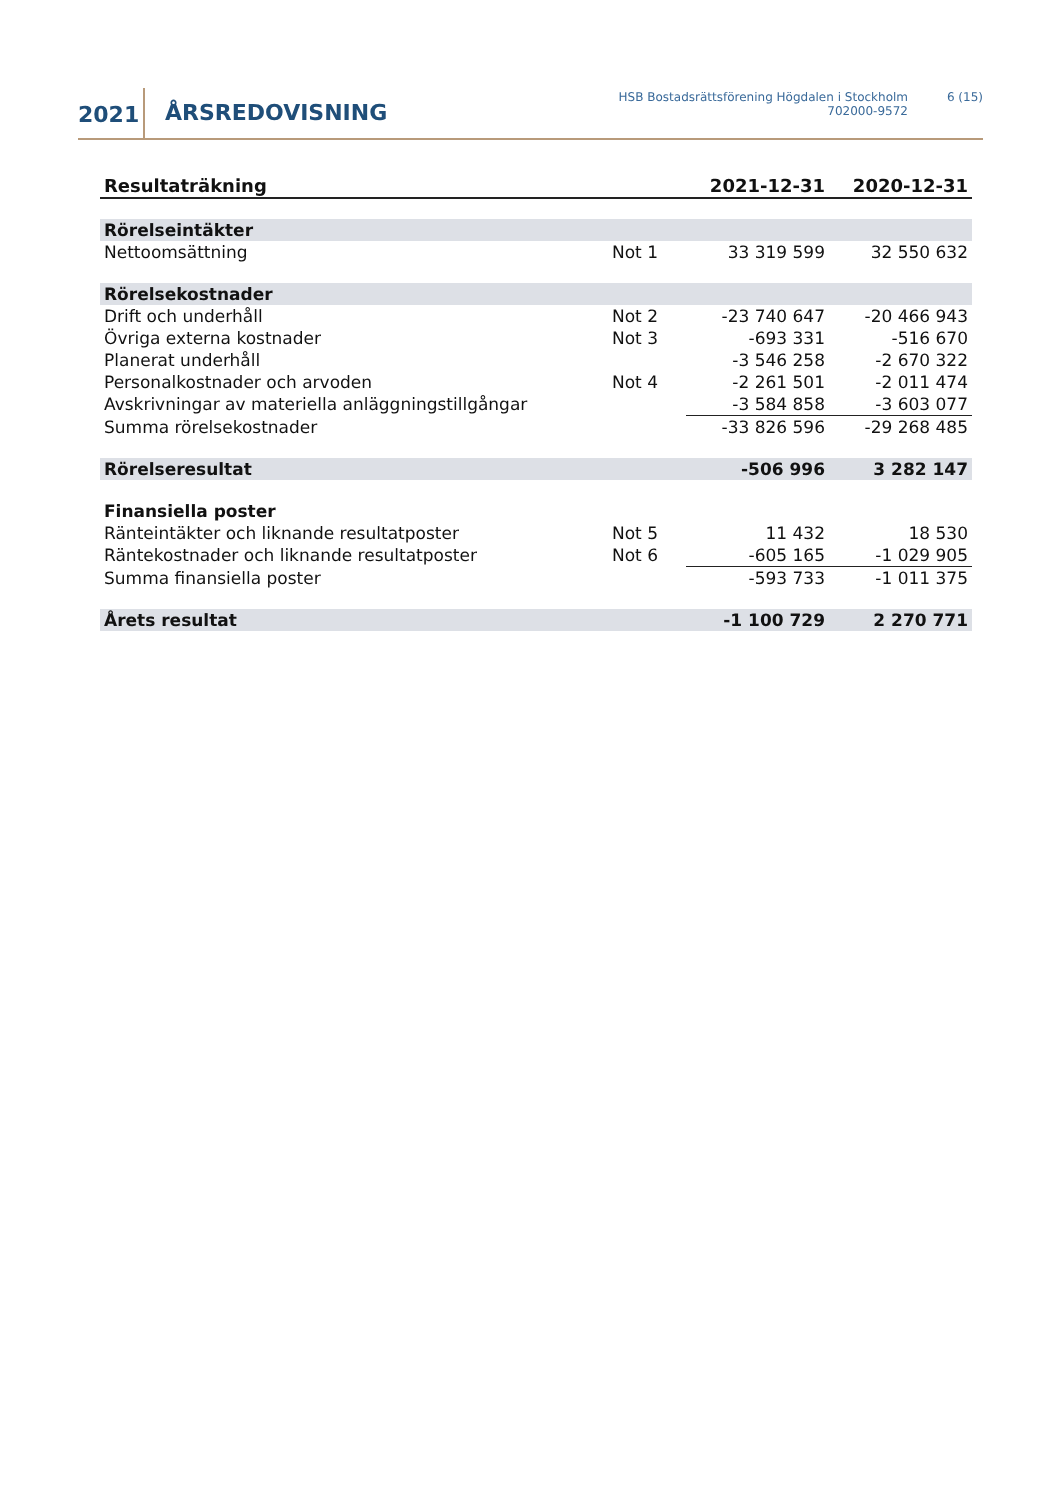2021 ÅRSREDOVISNING
HSB Bostadsrättsförening Högdalen i Stockholm
702000-9572
6 (15)
| Resultaträkning | | 2021-12-31 | 2020-12-31 |
| --- | --- | --- | --- |
| Rörelseintäkter | | | |
| Nettoomsättning | Not 1 | 33 319 599 | 32 550 632 |
| Rörelsekostnader | | | |
| Drift och underhåll | Not 2 | -23 740 647 | -20 466 943 |
| Övriga externa kostnader | Not 3 | -693 331 | -516 670 |
| Planerat underhåll | | -3 546 258 | -2 670 322 |
| Personalkostnader och arvoden | Not 4 | -2 261 501 | -2 011 474 |
| Avskrivningar av materiella anläggningstillgångar | | -3 584 858 | -3 603 077 |
| Summa rörelsekostnader | | -33 826 596 | -29 268 485 |
| Rörelseresultat | | -506 996 | 3 282 147 |
| Finansiella poster | | | |
| Ränteintäkter och liknande resultatposter | Not 5 | 11 432 | 18 530 |
| Räntekostnader och liknande resultatposter | Not 6 | -605 165 | -1 029 905 |
| Summa finansiella poster | | -593 733 | -1 011 375 |
| Årets resultat | | -1 100 729 | 2 270 771 |